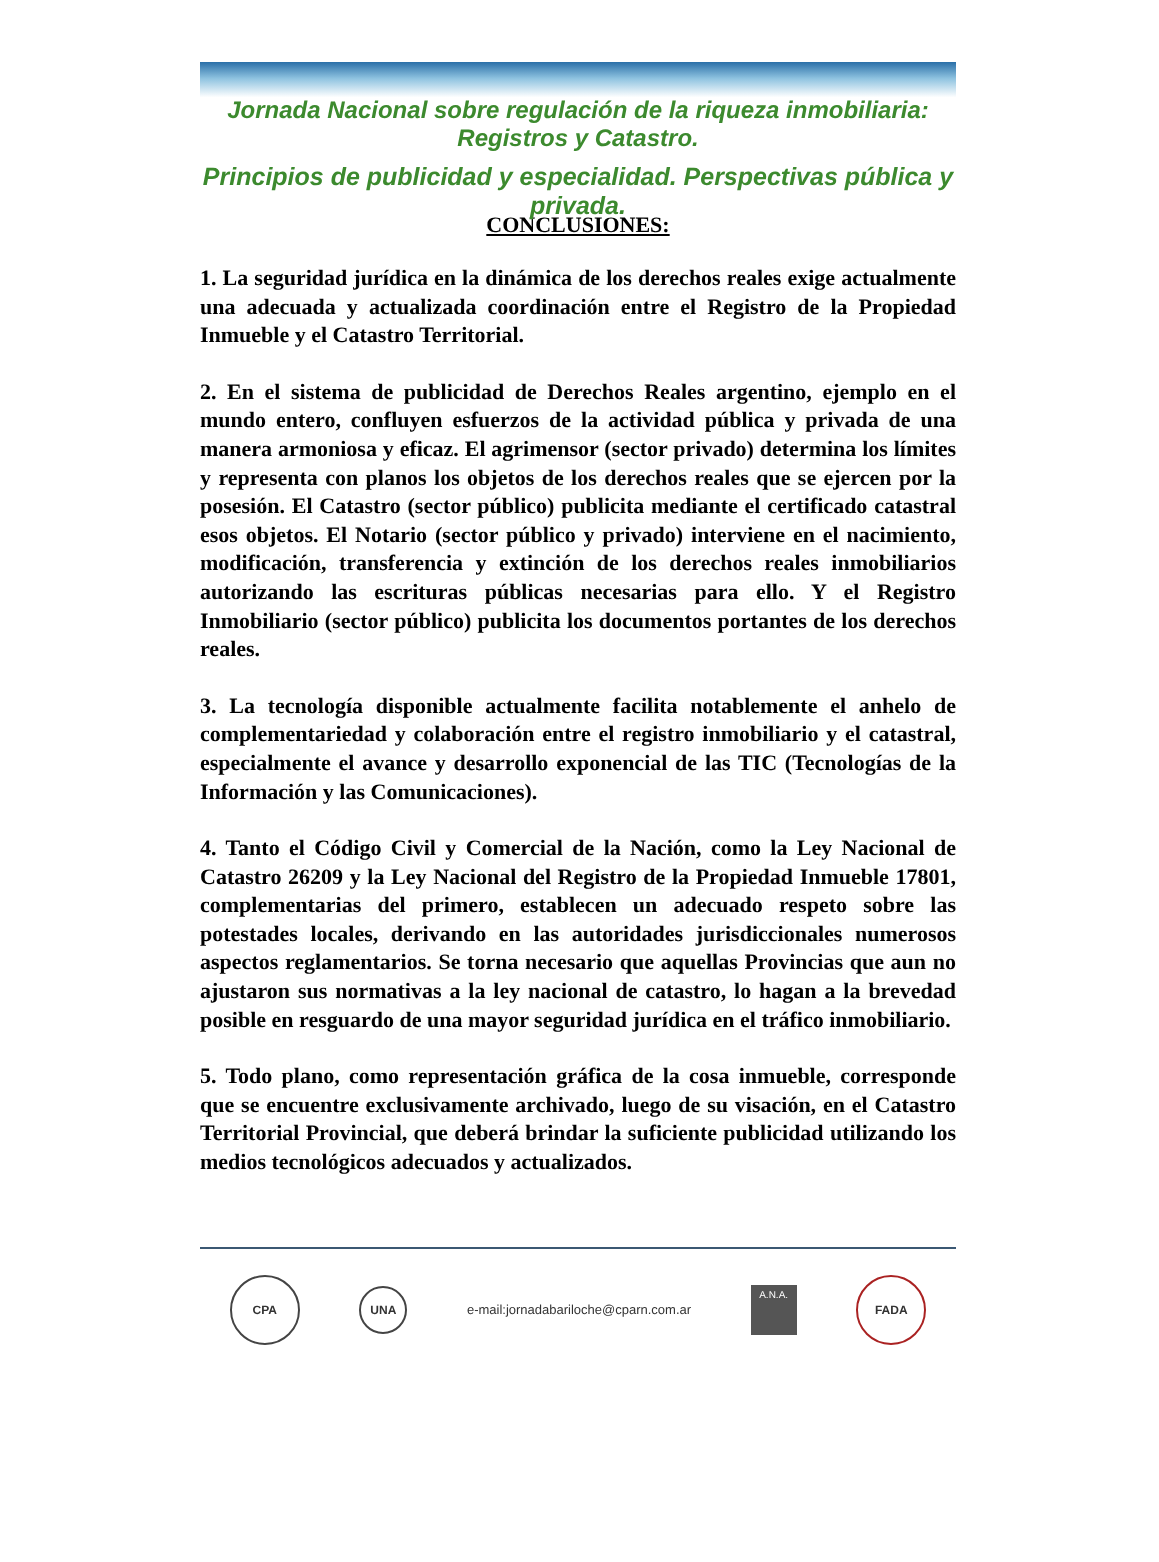Jornada Nacional sobre regulación de la riqueza inmobiliaria: Registros y Catastro.
Principios de publicidad y especialidad. Perspectivas pública y privada.
CONCLUSIONES:
1. La seguridad jurídica en la dinámica de los derechos reales exige actualmente una adecuada y actualizada coordinación entre el Registro de la Propiedad Inmueble y el Catastro Territorial.
2. En el sistema de publicidad de Derechos Reales argentino, ejemplo en el mundo entero, confluyen esfuerzos de la actividad pública y privada de una manera armoniosa y eficaz. El agrimensor (sector privado) determina los límites y representa con planos los objetos de los derechos reales que se ejercen por la posesión. El Catastro (sector público) publicita mediante el certificado catastral esos objetos. El Notario (sector público y privado) interviene en el nacimiento, modificación, transferencia y extinción de los derechos reales inmobiliarios autorizando las escrituras públicas necesarias para ello. Y el Registro Inmobiliario (sector público) publicita los documentos portantes de los derechos reales.
3. La tecnología disponible actualmente facilita notablemente el anhelo de complementariedad y colaboración entre el registro inmobiliario y el catastral, especialmente el avance y desarrollo exponencial de las TIC (Tecnologías de la Información y las Comunicaciones).
4. Tanto el Código Civil y Comercial de la Nación, como la Ley Nacional de Catastro 26209 y la Ley Nacional del Registro de la Propiedad Inmueble 17801, complementarias del primero, establecen un adecuado respeto sobre las potestades locales, derivando en las autoridades jurisdiccionales numerosos aspectos reglamentarios. Se torna necesario que aquellas Provincias que aun no ajustaron sus normativas a la ley nacional de catastro, lo hagan a la brevedad posible en resguardo de una mayor seguridad jurídica en el tráfico inmobiliario.
5. Todo plano, como representación gráfica de la cosa inmueble, corresponde que se encuentre exclusivamente archivado, luego de su visación, en el Catastro Territorial Provincial, que deberá brindar la suficiente publicidad utilizando los medios tecnológicos adecuados y actualizados.
CPA
UNA
e-mail:jornadabariloche@cparn.com.ar
A.N.A.
FADA